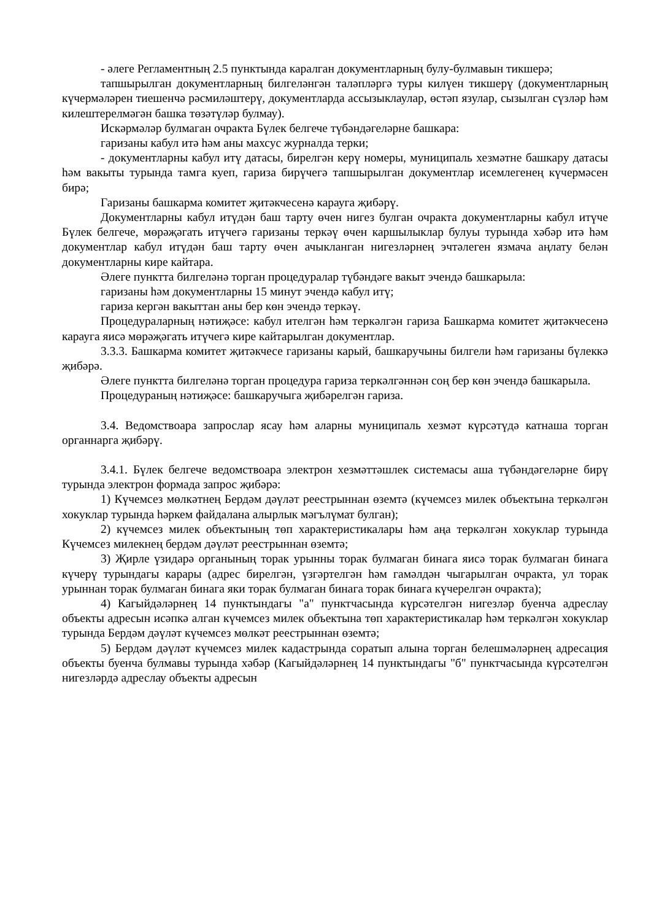- әлеге Регламентның 2.5 пунктында каралган документларның булу-булмавын тикшерә;
тапшырылган документларның билгеләнгән таләпләргә туры килүен тикшерү (документларның күчермәләрен тиешенчә рәсмиләштерү, документларда ассызыклаулар, өстәп язулар, сызылган сүзләр һәм килештерелмәгән башка төзәтүләр булмау).
Искәрмәләр булмаган очракта Бүлек белгече түбәндәгеләрне башкара:
гаризаны кабул итә һәм аны махсус журналда терки;
- документларны кабул итү датасы, бирелгән керү номеры, муниципаль хезмәтне башкару датасы һәм вакыты турында тамга куеп, гариза бирүчегә тапшырылган документлар исемлегенең күчермәсен бирә;
Гаризаны башкарма комитет җитәкчесенә карауга җибәрү.
Документларны кабул итүдән баш тарту өчен нигез булган очракта документларны кабул итүче Бүлек белгече, мөрәҗәгать итүчегә гаризаны теркәү өчен каршылыклар булуы турында хәбәр итә һәм документлар кабул итүдән баш тарту өчен ачыкланган нигезләрнең эчтәлеген язмача аңлату белән документларны кире кайтара.
Әлеге пунктта билгеләнә торган процедуралар түбәндәге вакыт эчендә башкарыла:
гаризаны һәм документларны 15 минут эчендә кабул итү;
гариза кергән вакыттан аны бер көн эчендә теркәү.
Процедураларның нәтиҗәсе: кабул ителгән һәм теркәлгән гариза Башкарма комитет җитәкчесенә карауга яисә мөрәҗәгать итүчегә кире кайтарылган документлар.
3.3.3. Башкарма комитет җитәкчесе гаризаны карый, башкаручыны билгели һәм гаризаны бүлеккә җибәрә.
Әлеге пунктта билгеләнә торган процедура гариза теркәлгәннән соң бер көн эчендә башкарыла.
Процедураның нәтиҗәсе: башкаручыга җибәрелгән гариза.
3.4. Ведомствоара запрослар ясау һәм аларны муниципаль хезмәт күрсәтүдә катнаша торган органнарга җибәрү.
3.4.1. Бүлек белгече ведомствоара электрон хезмәттәшлек системасы аша түбәндәгеләрне бирү турында электрон формада запрос җибәрә:
1) Күчемсез мөлкәтнең Бердәм дәүләт реестрыннан өземтә (күчемсез милек объектына теркәлгән хокуклар турында һәркем файдалана алырлык мәгълүмат булган);
2) күчемсез милек объектының төп характеристикалары һәм аңа теркәлгән хокуклар турында Күчемсез милекнең бердәм дәүләт реестрыннан өземтә;
3) Җирле үзидарә органының торак урынны торак булмаган бинага яисә торак булмаган бинага күчерү турындагы карары (адрес бирелгән, үзгәртелгән һәм гамәлдән чыгарылган очракта, ул торак урыннан торак булмаган бинага яки торак булмаган бинага торак бинага күчерелгән очракта);
4) Кагыйдәләрнең 14 пунктындагы "а" пунктчасында күрсәтелгән нигезләр буенча адреслау объекты адресын исәпкә алган күчемсез милек объектына төп характеристикалар һәм теркәлгән хокуклар турында Бердәм дәүләт күчемсез мөлкәт реестрыннан өземтә;
5) Бердәм дәүләт күчемсез милек кадастрында соратып алына торган белешмәләрнең адресация объекты буенча булмавы турында хәбәр (Кагыйдәләрнең 14 пунктындагы "б" пунктчасында күрсәтелгән нигезләрдә адреслау объекты адресын